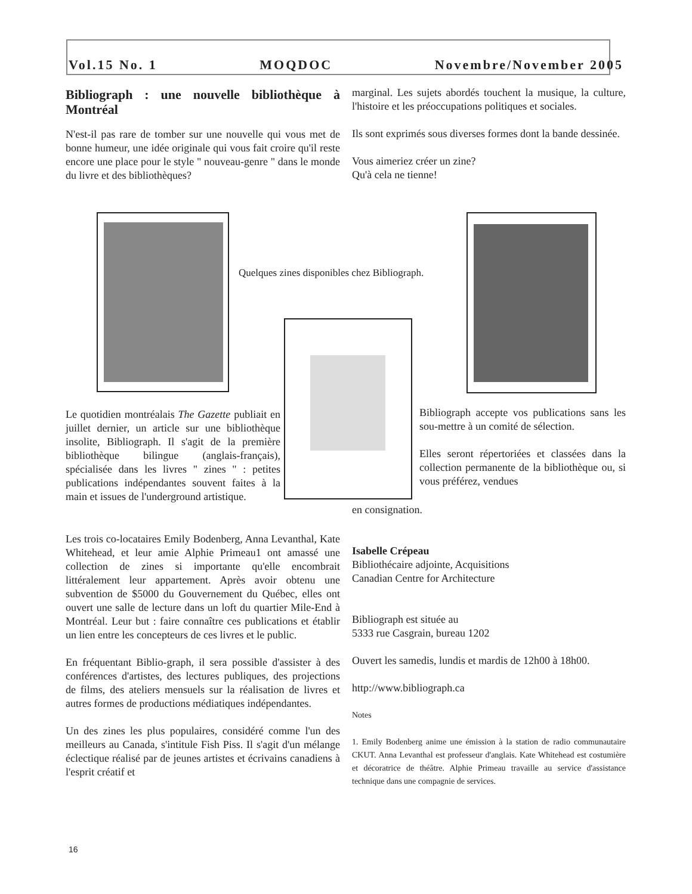Vol.15 No. 1 MOQDOC Novembre/November 2005
Bibliograph : une nouvelle bibliothèque à Montréal
N'est-il pas rare de tomber sur une nouvelle qui vous met de bonne humeur, une idée originale qui vous fait croire qu'il reste encore une place pour le style " nouveau-genre " dans le monde du livre et des bibliothèques?
Quelques zines disponibles chez Bibliograph.
Le quotidien montréalais The Gazette publiait en juillet dernier, un article sur une bibliothèque insolite, Bibliograph. Il s'agit de la première bibliothèque bilingue (anglais-français), spécialisée dans les livres " zines " : petites publications indépendantes souvent faites à la main et issues de l'underground artistique.
Les trois co-locataires Emily Bodenberg, Anna Levanthal, Kate Whitehead, et leur amie Alphie Primeau1 ont amassé une collection de zines si importante qu'elle encombrait littéralement leur appartement. Après avoir obtenu une subvention de $5000 du Gouvernement du Québec, elles ont ouvert une salle de lecture dans un loft du quartier Mile-End à Montréal. Leur but : faire connaître ces publications et établir un lien entre les concepteurs de ces livres et le public.
En fréquentant Biblio-graph, il sera possible d'assister à des conférences d'artistes, des lectures publiques, des projections de films, des ateliers mensuels sur la réalisation de livres et autres formes de productions médiatiques indépendantes.
Un des zines les plus populaires, considéré comme l'un des meilleurs au Canada, s'intitule Fish Piss. Il s'agit d'un mélange éclectique réalisé par de jeunes artistes et écrivains canadiens à l'esprit créatif et
marginal. Les sujets abordés touchent la musique, la culture, l'histoire et les préoccupations politiques et sociales.
Ils sont exprimés sous diverses formes dont la bande dessinée.
Vous aimeriez créer un zine?
Qu'à cela ne tienne!
Bibliograph accepte vos publications sans les sou-mettre à un comité de sélection.
Elles seront répertoriées et classées dans la collection permanente de la bibliothèque ou, si vous préférez, vendues
en consignation.
Isabelle Crépeau
Bibliothécaire adjointe, Acquisitions
Canadian Centre for Architecture
Bibliograph est située au
5333 rue Casgrain, bureau 1202
Ouvert les samedis, lundis et mardis de 12h00 à 18h00.
http://www.bibliograph.ca
Notes
1. Emily Bodenberg anime une émission à la station de radio communautaire CKUT. Anna Levanthal est professeur d'anglais. Kate Whitehead est costumière et décoratrice de théâtre. Alphie Primeau travaille au service d'assistance technique dans une compagnie de services.
16